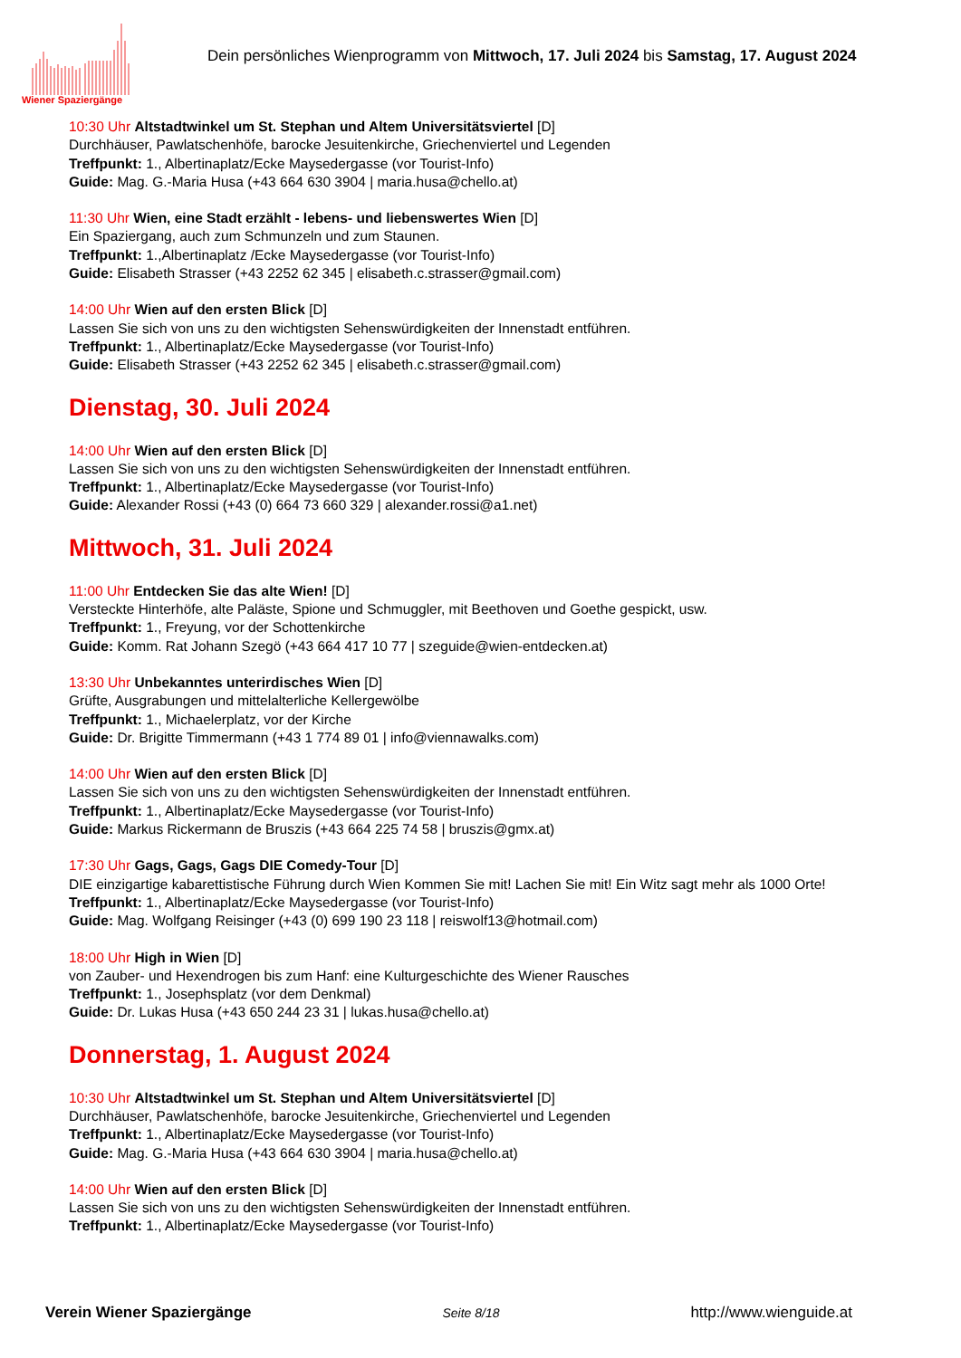Wiener Spaziergänge
Dein persönliches Wienprogramm von Mittwoch, 17. Juli 2024 bis Samstag, 17. August 2024
10:30 Uhr Altstadtwinkel um St. Stephan und Altem Universitätsviertel [D]
Durchhäuser, Pawlatschenhöfe, barocke Jesuitenkirche, Griechenviertel und Legenden
Treffpunkt: 1., Albertinaplatz/Ecke Maysedergasse (vor Tourist-Info)
Guide: Mag. G.-Maria Husa (+43 664 630 3904 | maria.husa@chello.at)
11:30 Uhr Wien, eine Stadt erzählt - lebens- und liebenswertes Wien [D]
Ein Spaziergang, auch zum Schmunzeln und zum Staunen.
Treffpunkt: 1.,Albertinaplatz /Ecke Maysedergasse (vor Tourist-Info)
Guide: Elisabeth Strasser (+43 2252 62 345 | elisabeth.c.strasser@gmail.com)
14:00 Uhr Wien auf den ersten Blick [D]
Lassen Sie sich von uns zu den wichtigsten Sehenswürdigkeiten der Innenstadt entführen.
Treffpunkt: 1., Albertinaplatz/Ecke Maysedergasse (vor Tourist-Info)
Guide: Elisabeth Strasser (+43 2252 62 345 | elisabeth.c.strasser@gmail.com)
Dienstag, 30. Juli 2024
14:00 Uhr Wien auf den ersten Blick [D]
Lassen Sie sich von uns zu den wichtigsten Sehenswürdigkeiten der Innenstadt entführen.
Treffpunkt: 1., Albertinaplatz/Ecke Maysedergasse (vor Tourist-Info)
Guide: Alexander Rossi (+43 (0) 664 73 660 329 | alexander.rossi@a1.net)
Mittwoch, 31. Juli 2024
11:00 Uhr Entdecken Sie das alte Wien! [D]
Versteckte Hinterhöfe, alte Paläste, Spione und Schmuggler, mit Beethoven und Goethe gespickt, usw.
Treffpunkt: 1., Freyung, vor der Schottenkirche
Guide: Komm. Rat Johann Szegö (+43 664 417 10 77 | szeguide@wien-entdecken.at)
13:30 Uhr Unbekanntes unterirdisches Wien [D]
Grüfte, Ausgrabungen und mittelalterliche Kellergewölbe
Treffpunkt: 1., Michaelerplatz, vor der Kirche
Guide: Dr. Brigitte Timmermann (+43 1 774 89 01 | info@viennawalks.com)
14:00 Uhr Wien auf den ersten Blick [D]
Lassen Sie sich von uns zu den wichtigsten Sehenswürdigkeiten der Innenstadt entführen.
Treffpunkt: 1., Albertinaplatz/Ecke Maysedergasse (vor Tourist-Info)
Guide: Markus Rickermann de Bruszis (+43 664 225 74 58 | bruszis@gmx.at)
17:30 Uhr Gags, Gags, Gags DIE Comedy-Tour [D]
DIE einzigartige kabarettistische Führung durch Wien Kommen Sie mit! Lachen Sie mit! Ein Witz sagt mehr als 1000 Orte!
Treffpunkt: 1., Albertinaplatz/Ecke Maysedergasse (vor Tourist-Info)
Guide: Mag. Wolfgang Reisinger (+43 (0) 699 190 23 118 | reiswolf13@hotmail.com)
18:00 Uhr High in Wien [D]
von Zauber- und Hexendrogen bis zum Hanf: eine Kulturgeschichte des Wiener Rausches
Treffpunkt: 1., Josephsplatz (vor dem Denkmal)
Guide: Dr. Lukas Husa (+43 650 244 23 31 | lukas.husa@chello.at)
Donnerstag, 1. August 2024
10:30 Uhr Altstadtwinkel um St. Stephan und Altem Universitätsviertel [D]
Durchhäuser, Pawlatschenhöfe, barocke Jesuitenkirche, Griechenviertel und Legenden
Treffpunkt: 1., Albertinaplatz/Ecke Maysedergasse (vor Tourist-Info)
Guide: Mag. G.-Maria Husa (+43 664 630 3904 | maria.husa@chello.at)
14:00 Uhr Wien auf den ersten Blick [D]
Lassen Sie sich von uns zu den wichtigsten Sehenswürdigkeiten der Innenstadt entführen.
Treffpunkt: 1., Albertinaplatz/Ecke Maysedergasse (vor Tourist-Info)
Verein Wiener Spaziergänge Seite 8/18 http://www.wienguide.at